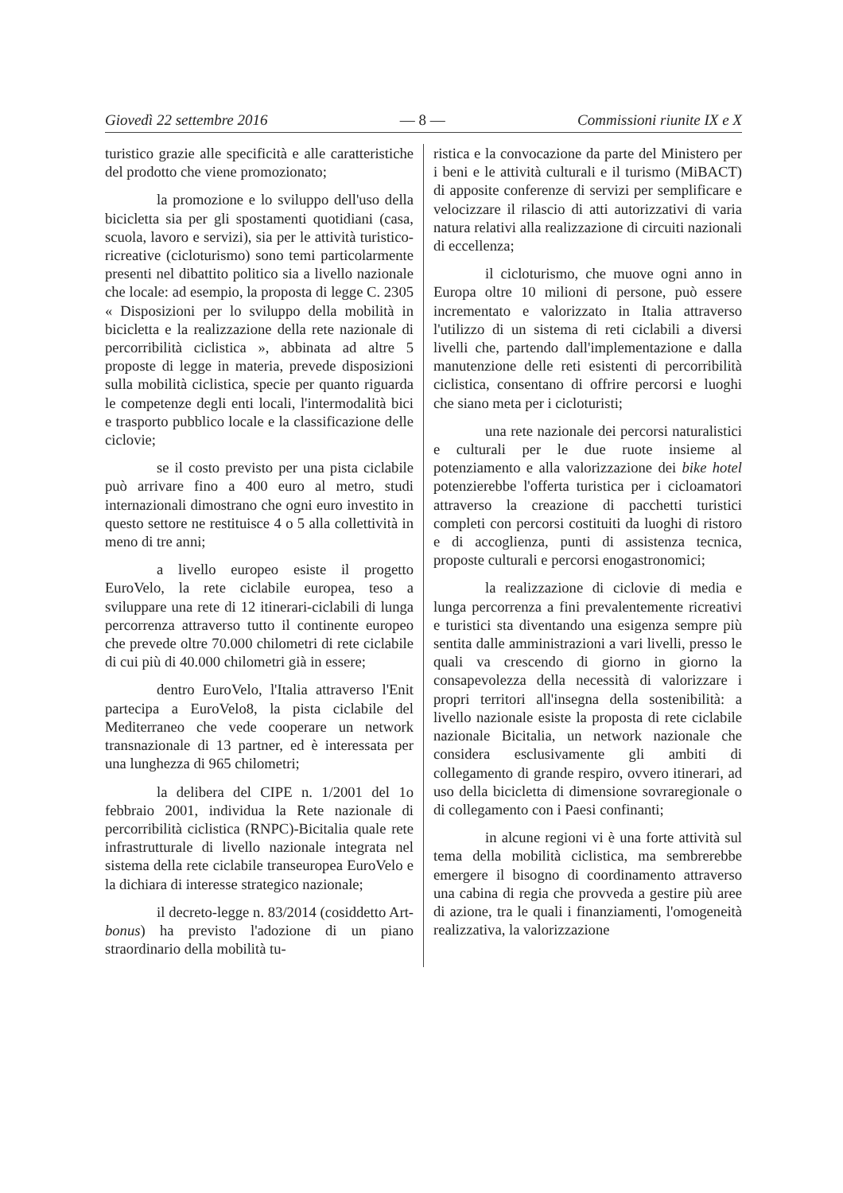Giovedì 22 settembre 2016 — 8 — Commissioni riunite IX e X
turistico grazie alle specificità e alle caratteristiche del prodotto che viene promozionato;
la promozione e lo sviluppo dell'uso della bicicletta sia per gli spostamenti quotidiani (casa, scuola, lavoro e servizi), sia per le attività turistico-ricreative (cicloturismo) sono temi particolarmente presenti nel dibattito politico sia a livello nazionale che locale: ad esempio, la proposta di legge C. 2305 « Disposizioni per lo sviluppo della mobilità in bicicletta e la realizzazione della rete nazionale di percorribilità ciclistica », abbinata ad altre 5 proposte di legge in materia, prevede disposizioni sulla mobilità ciclistica, specie per quanto riguarda le competenze degli enti locali, l'intermodalità bici e trasporto pubblico locale e la classificazione delle ciclovie;
se il costo previsto per una pista ciclabile può arrivare fino a 400 euro al metro, studi internazionali dimostrano che ogni euro investito in questo settore ne restituisce 4 o 5 alla collettività in meno di tre anni;
a livello europeo esiste il progetto EuroVelo, la rete ciclabile europea, teso a sviluppare una rete di 12 itinerari-ciclabili di lunga percorrenza attraverso tutto il continente europeo che prevede oltre 70.000 chilometri di rete ciclabile di cui più di 40.000 chilometri già in essere;
dentro EuroVelo, l'Italia attraverso l'Enit partecipa a EuroVelo8, la pista ciclabile del Mediterraneo che vede cooperare un network transnazionale di 13 partner, ed è interessata per una lunghezza di 965 chilometri;
la delibera del CIPE n. 1/2001 del 1o febbraio 2001, individua la Rete nazionale di percorribilità ciclistica (RNPC)-Bicitalia quale rete infrastrutturale di livello nazionale integrata nel sistema della rete ciclabile transeuropea EuroVelo e la dichiara di interesse strategico nazionale;
il decreto-legge n. 83/2014 (cosiddetto Art-bonus) ha previsto l'adozione di un piano straordinario della mobilità tu-
ristica e la convocazione da parte del Ministero per i beni e le attività culturali e il turismo (MiBACT) di apposite conferenze di servizi per semplificare e velocizzare il rilascio di atti autorizzativi di varia natura relativi alla realizzazione di circuiti nazionali di eccellenza;
il cicloturismo, che muove ogni anno in Europa oltre 10 milioni di persone, può essere incrementato e valorizzato in Italia attraverso l'utilizzo di un sistema di reti ciclabili a diversi livelli che, partendo dall'implementazione e dalla manutenzione delle reti esistenti di percorribilità ciclistica, consentano di offrire percorsi e luoghi che siano meta per i cicloturisti;
una rete nazionale dei percorsi naturalistici e culturali per le due ruote insieme al potenziamento e alla valorizzazione dei bike hotel potenzierebbe l'offerta turistica per i cicloamatori attraverso la creazione di pacchetti turistici completi con percorsi costituiti da luoghi di ristoro e di accoglienza, punti di assistenza tecnica, proposte culturali e percorsi enogastronomici;
la realizzazione di ciclovie di media e lunga percorrenza a fini prevalentemente ricreativi e turistici sta diventando una esigenza sempre più sentita dalle amministrazioni a vari livelli, presso le quali va crescendo di giorno in giorno la consapevolezza della necessità di valorizzare i propri territori all'insegna della sostenibilità: a livello nazionale esiste la proposta di rete ciclabile nazionale Bicitalia, un network nazionale che considera esclusivamente gli ambiti di collegamento di grande respiro, ovvero itinerari, ad uso della bicicletta di dimensione sovraregionale o di collegamento con i Paesi confinanti;
in alcune regioni vi è una forte attività sul tema della mobilità ciclistica, ma sembrerebbe emergere il bisogno di coordinamento attraverso una cabina di regia che provveda a gestire più aree di azione, tra le quali i finanziamenti, l'omogeneità realizzativa, la valorizzazione